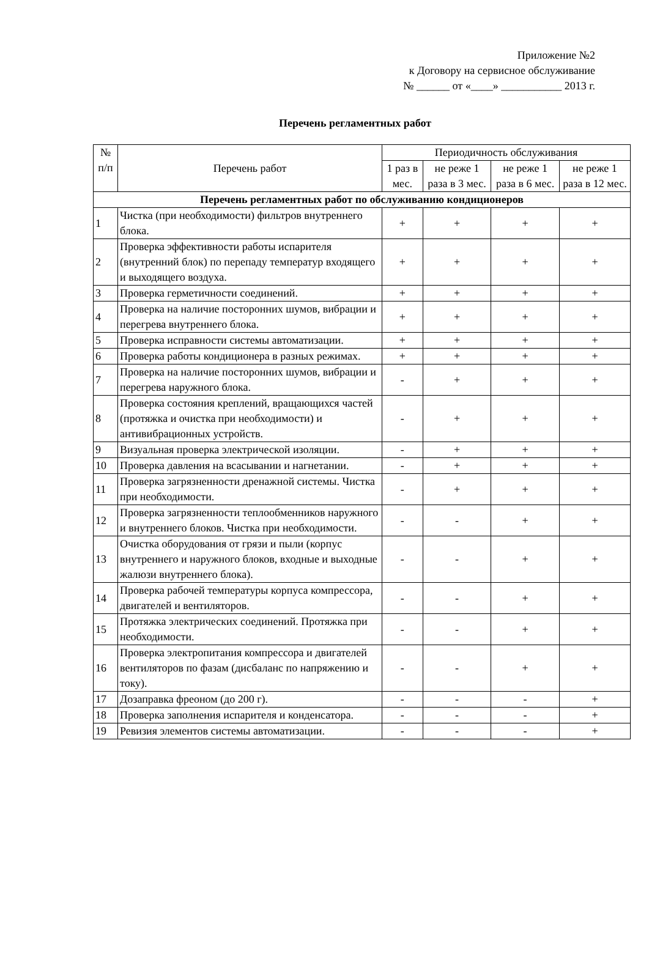Приложение №2
к Договору на сервисное обслуживание
№ ______ от «____» ___________ 2013 г.
Перечень регламентных работ
| № п/п | Перечень работ | Периодичность обслуживания | | | |
| --- | --- | --- | --- | --- | --- |
| | | 1 раз в мес. | не реже 1 раза в 3 мес. | не реже 1 раза в 6 мес. | не реже 1 раза в 12 мес. |
| Перечень регламентных работ по обслуживанию кондиционеров | | | | | |
| 1 | Чистка (при необходимости) фильтров внутреннего блока. | + | + | + | + |
| 2 | Проверка эффективности работы испарителя (внутренний блок) по перепаду температур входящего и выходящего воздуха. | + | + | + | + |
| 3 | Проверка герметичности соединений. | + | + | + | + |
| 4 | Проверка на наличие посторонних шумов, вибрации и перегрева внутреннего блока. | + | + | + | + |
| 5 | Проверка исправности системы автоматизации. | + | + | + | + |
| 6 | Проверка работы кондиционера в разных режимах. | + | + | + | + |
| 7 | Проверка на наличие посторонних шумов, вибрации и перегрева наружного блока. | - | + | + | + |
| 8 | Проверка состояния креплений, вращающихся частей (протяжка и очистка при необходимости) и антивибрационных устройств. | - | + | + | + |
| 9 | Визуальная проверка электрической изоляции. | - | + | + | + |
| 10 | Проверка давления на всасывании и нагнетании. | - | + | + | + |
| 11 | Проверка загрязненности дренажной системы. Чистка при необходимости. | - | + | + | + |
| 12 | Проверка загрязненности теплообменников наружного и внутреннего блоков. Чистка при необходимости. | - | - | + | + |
| 13 | Очистка оборудования от грязи и пыли (корпус внутреннего и наружного блоков, входные и выходные жалюзи внутреннего блока). | - | - | + | + |
| 14 | Проверка рабочей температуры корпуса компрессора, двигателей и вентиляторов. | - | - | + | + |
| 15 | Протяжка электрических соединений. Протяжка при необходимости. | - | - | + | + |
| 16 | Проверка электропитания компрессора и двигателей вентиляторов по фазам (дисбаланс по напряжению и току). | - | - | + | + |
| 17 | Дозаправка фреоном (до 200 г). | - | - | - | + |
| 18 | Проверка заполнения испарителя и конденсатора. | - | - | - | + |
| 19 | Ревизия элементов системы автоматизации. | - | - | - | + |